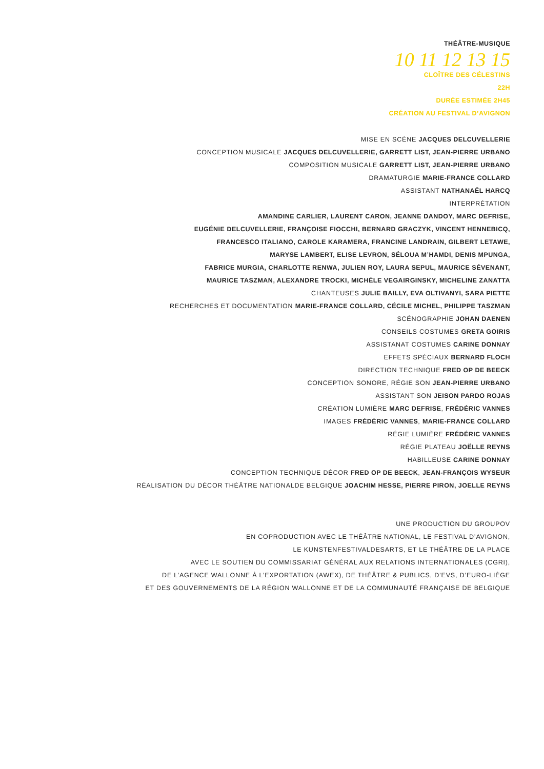THÉÂTRE-MUSIQUE
10 11 12 13 15
CLOÎTRE DES CÉLESTINS
22H
DURÉE ESTIMÉE 2H45
CRÉATION AU FESTIVAL D’AVIGNON
MISE EN SCÈNE JACQUES DELCUVELLERIE
CONCEPTION MUSICALE JACQUES DELCUVELLERIE, GARRETT LIST, JEAN-PIERRE URBANO
COMPOSITION MUSICALE GARRETT LIST, JEAN-PIERRE URBANO
DRAMATURGIE MARIE-FRANCE COLLARD
ASSISTANT NATHANAËL HARCQ
INTERPRÉTATION
AMANDINE CARLIER, LAURENT CARON, JEANNE DANDOY, MARC DEFRISE,
EUGÉNIE DELCUVELLERIE, FRANÇOISE FIOCCHI, BERNARD GRACZYK, VINCENT HENNEBICQ,
FRANCESCO ITALIANO, CAROLE KARAMERA, FRANCINE LANDRAIN, GILBERT LETAWE,
MARYSE LAMBERT, ELISE LEVRON, SÉLOUA M’HAMDI, DENIS MPUNGA,
FABRICE MURGIA, CHARLOTTE RENWA, JULIEN ROY, LAURA SEPUL, MAURICE SÉVENANT,
MAURICE TASZMAN, ALEXANDRE TROCKI, MICHÈLE VEGAIRGINSKY, MICHELINE ZANATTA
CHANTEUSES JULIE BAILLY, EVA OLTIVANYI, SARA PIETTE
RECHERCHES ET DOCUMENTATION MARIE-FRANCE COLLARD, CÉCILE MICHEL, PHILIPPE TASZMAN
SCÉNOGRAPHIE JOHAN DAENEN
CONSEILS COSTUMES GRETA GOIRIS
ASSISTANAT COSTUMES CARINE DONNAY
EFFETS SPÉCIAUX BERNARD FLOCH
DIRECTION TECHNIQUE FRED OP DE BEECK
CONCEPTION SONORE, RÉGIE SON JEAN-PIERRE URBANO
ASSISTANT SON JEISON PARDO ROJAS
CRÉATION LUMIÈRE MARC DEFRISE, FRÉDÉRIC VANNES
IMAGES FRÉDÉRIC VANNES, MARIE-FRANCE COLLARD
RÉGIE LUMIÈRE FRÉDÉRIC VANNES
RÉGIE PLATEAU JOËLLE REYNS
HABILLEUSE CARINE DONNAY
CONCEPTION TECHNIQUE DÉCOR FRED OP DE BEECK, JEAN-FRANÇOIS WYSEUR
RÉALISATION DU DÉCOR THÉÂTRE NATIONALDE BELGIQUE JOACHIM HESSE, PIERRE PIRON, JOELLE REYNS
UNE PRODUCTION DU GROUPOV
EN COPRODUCTION AVEC LE THÉÂTRE NATIONAL, LE FESTIVAL D’AVIGNON,
LE KUNSTENFESTIVALDESARTS, ET LE THÉÂTRE DE LA PLACE
AVEC LE SOUTIEN DU COMMISSARIAT GÉNÉRAL AUX RELATIONS INTERNATIONALES (CGRI),
DE L’AGENCE WALLONNE À L’EXPORTATION (AWEX), DE THÉÂTRE & PUBLICS, D’EVS, D’EURO-LIÈGE
ET DES GOUVERNEMENTS DE LA RÉGION WALLONNE ET DE LA COMMUNAUTÉ FRANÇAISE DE BELGIQUE